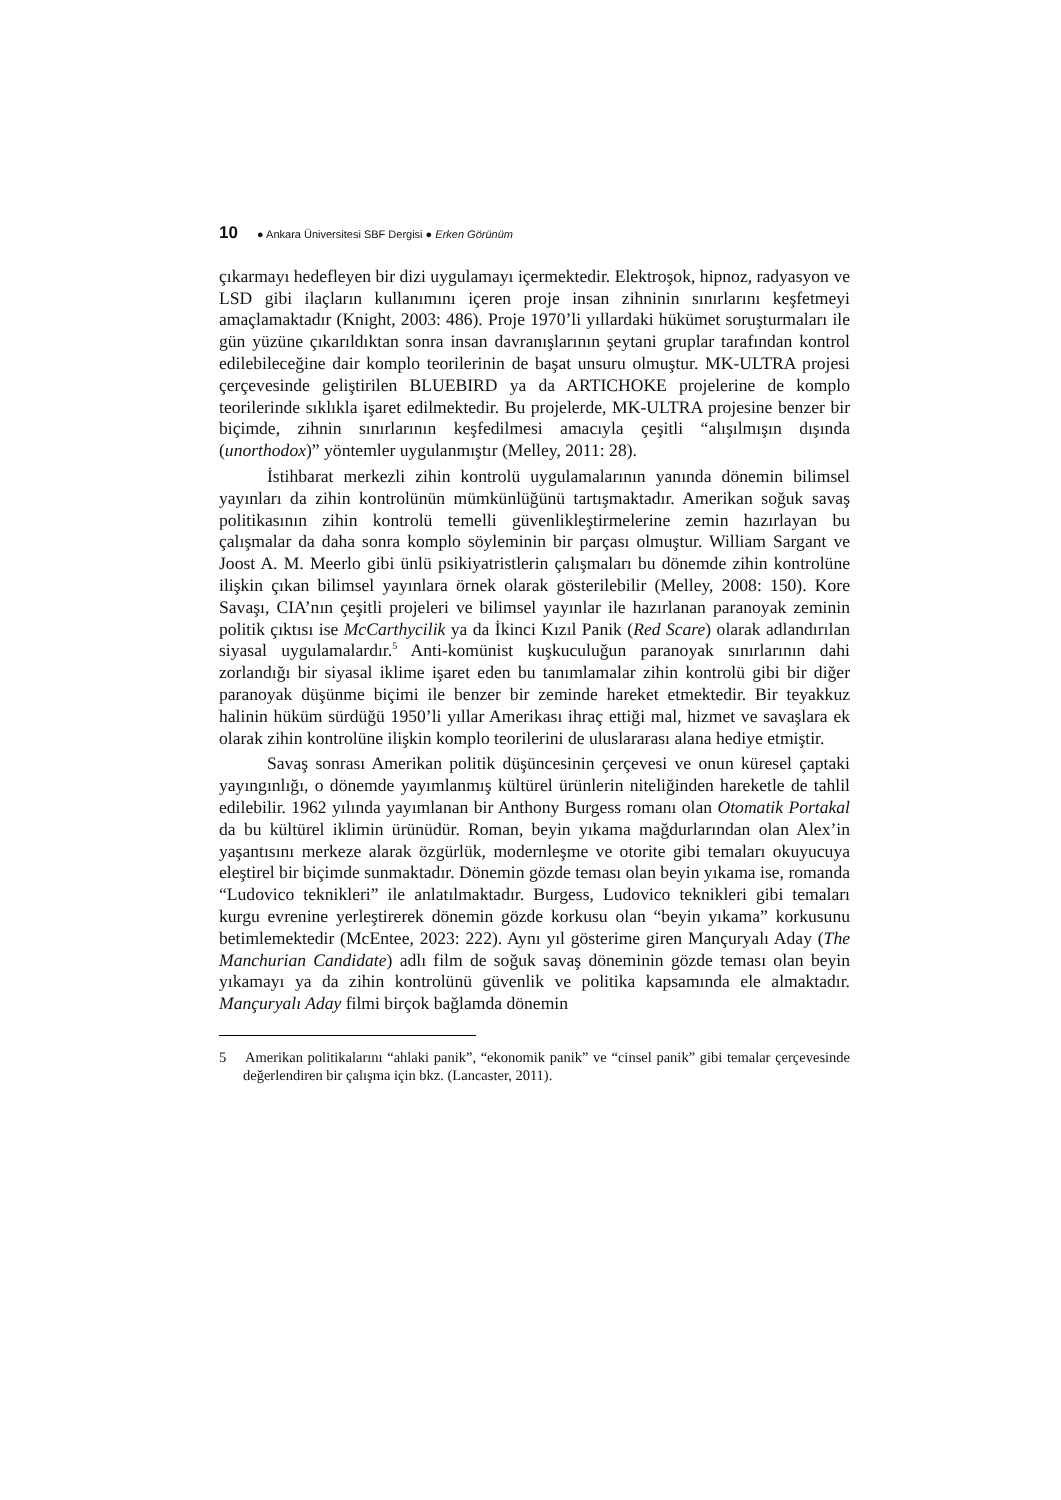10 ● Ankara Üniversitesi SBF Dergisi ● Erken Görünüm
çıkarmayı hedefleyen bir dizi uygulamayı içermektedir. Elektroşok, hipnoz, radyasyon ve LSD gibi ilaçların kullanımını içeren proje insan zihninin sınırlarını keşfetmeyi amaçlamaktadır (Knight, 2003: 486). Proje 1970’li yıllardaki hükümet soruşturmaları ile gün yüzüne çıkarıldıktan sonra insan davranışlarının şeytani gruplar tarafından kontrol edilebileceğine dair komplo teorilerinin de başat unsuru olmuştur. MK-ULTRA projesi çerçevesinde geliştirilen BLUEBIRD ya da ARTICHOKE projelerine de komplo teorilerinde sıklıkla işaret edilmektedir. Bu projelerde, MK-ULTRA projesine benzer bir biçimde, zihnin sınırlarının keşfedilmesi amacıyla çeşitli “alışılmışın dışında (unorthodox)” yöntemler uygulanmıştır (Melley, 2011: 28).
İstihbarat merkezli zihin kontrolü uygulamalarının yanında dönemin bilimsel yayınları da zihin kontrolünün mümkünlüğünü tartışmaktadır. Amerikan soğuk savaş politikasının zihin kontrolü temelli güvenlikleştirmelerine zemin hazırlayan bu çalışmalar da daha sonra komplo söyleminin bir parçası olmuştur. William Sargant ve Joost A. M. Meerlo gibi ünlü psikiyatristlerin çalışmaları bu dönemde zihin kontrolüne ilişkin çıkan bilimsel yayınlara örnek olarak gösterilebilir (Melley, 2008: 150). Kore Savaşı, CIA’nın çeşitli projeleri ve bilimsel yayınlar ile hazırlanan paranoyak zeminin politik çıktısı ise McCarthycilik ya da İkinci Kızıl Panik (Red Scare) olarak adlandırılan siyasal uygulamalardır.<sup>5</sup> Anti-komünist kuşkuculuğun paranoyak sınırlarının dahi zorlandığı bir siyasal iklime işaret eden bu tanımlamalar zihin kontrolü gibi bir diğer paranoyak düşünme biçimi ile benzer bir zeminde hareket etmektedir. Bir teyakkuz halinin hüküm sürdüğü 1950’li yıllar Amerikası ihraç ettiği mal, hizmet ve savaşlara ek olarak zihin kontrolüne ilişkin komplo teorilerini de uluslararası alana hediye etmiştir.
Savaş sonrası Amerikan politik düşüncesinin çerçevesi ve onun küresel çaptaki yayıngınlığı, o dönemde yayımlanmış kültürel ürünlerin niteliğinden hareketle de tahlil edilebilir. 1962 yılında yayımlanan bir Anthony Burgess romanı olan Otomatik Portakal da bu kültürel iklimin ürünüdür. Roman, beyin yıkama mağdurlarından olan Alex’in yaşantısını merkeze alarak özgürlük, modernleşme ve otorite gibi temaları okuyucuya eleştirel bir biçimde sunmaktadır. Dönemin gözde teması olan beyin yıkama ise, romanda “Ludovico teknikleri” ile anlatılmaktadır. Burgess, Ludovico teknikleri gibi temaları kurgu evrenine yerleştirerek dönemin gözde korkusu olan “beyin yıkama” korkusunu betimlemektedir (McEntee, 2023: 222). Aynı yıl gösterime giren Mançuryalı Aday (The Manchurian Candidate) adlı film de soğuk savaş döneminin gözde teması olan beyin yıkamayı ya da zihin kontrolünü güvenlik ve politika kapsamında ele almaktadır. Mançuryalı Aday filmi birçok bağlamda dönemin
5 Amerikan politikalarını “ahlaki panik”, “ekonomik panik” ve “cinsel panik” gibi temalar çerçevesinde değerlendiren bir çalışma için bkz. (Lancaster, 2011).